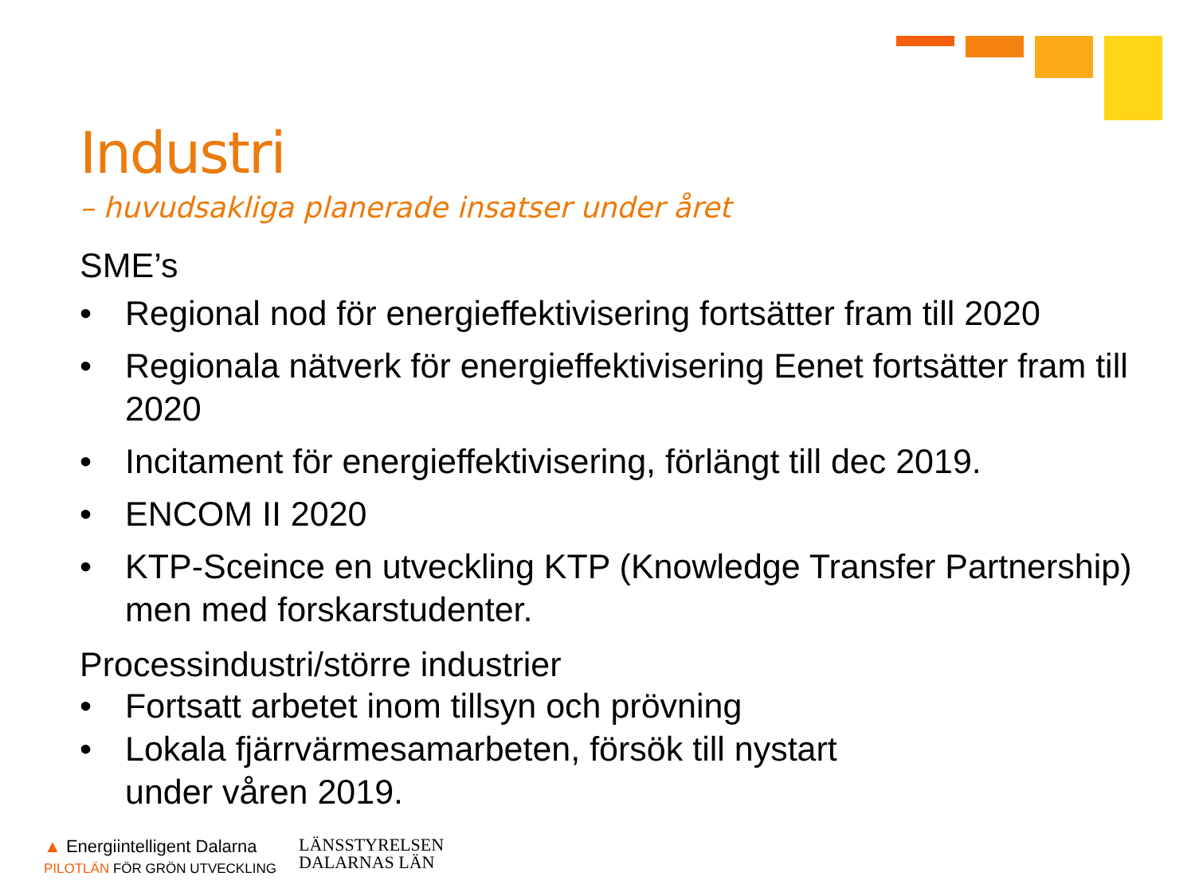Industri
– huvudsakliga planerade insatser under året
SME’s
• Regional nod för energieffektivisering fortsätter fram till 2020
• Regionala nätverk för energieffektivisering Eenet fortsätter fram till 2020
• Incitament för energieffektivisering, förlängt till dec 2019.
• ENCOM II 2020
• KTP-Sceince en utveckling KTP (Knowledge Transfer Partnership) men med forskarstudenter.
Processindustri/större industrier
• Fortsatt arbetet inom tillsyn och prövning
• Lokala fjärrvärmesamarbeten, försök till nystart
under våren 2019.
▲ Energiintelligent Dalarna
PILOTLÄN FÖR GRÖN UTVECKLING
LÄNSSTYRELSEN
DALARNAS LÄN